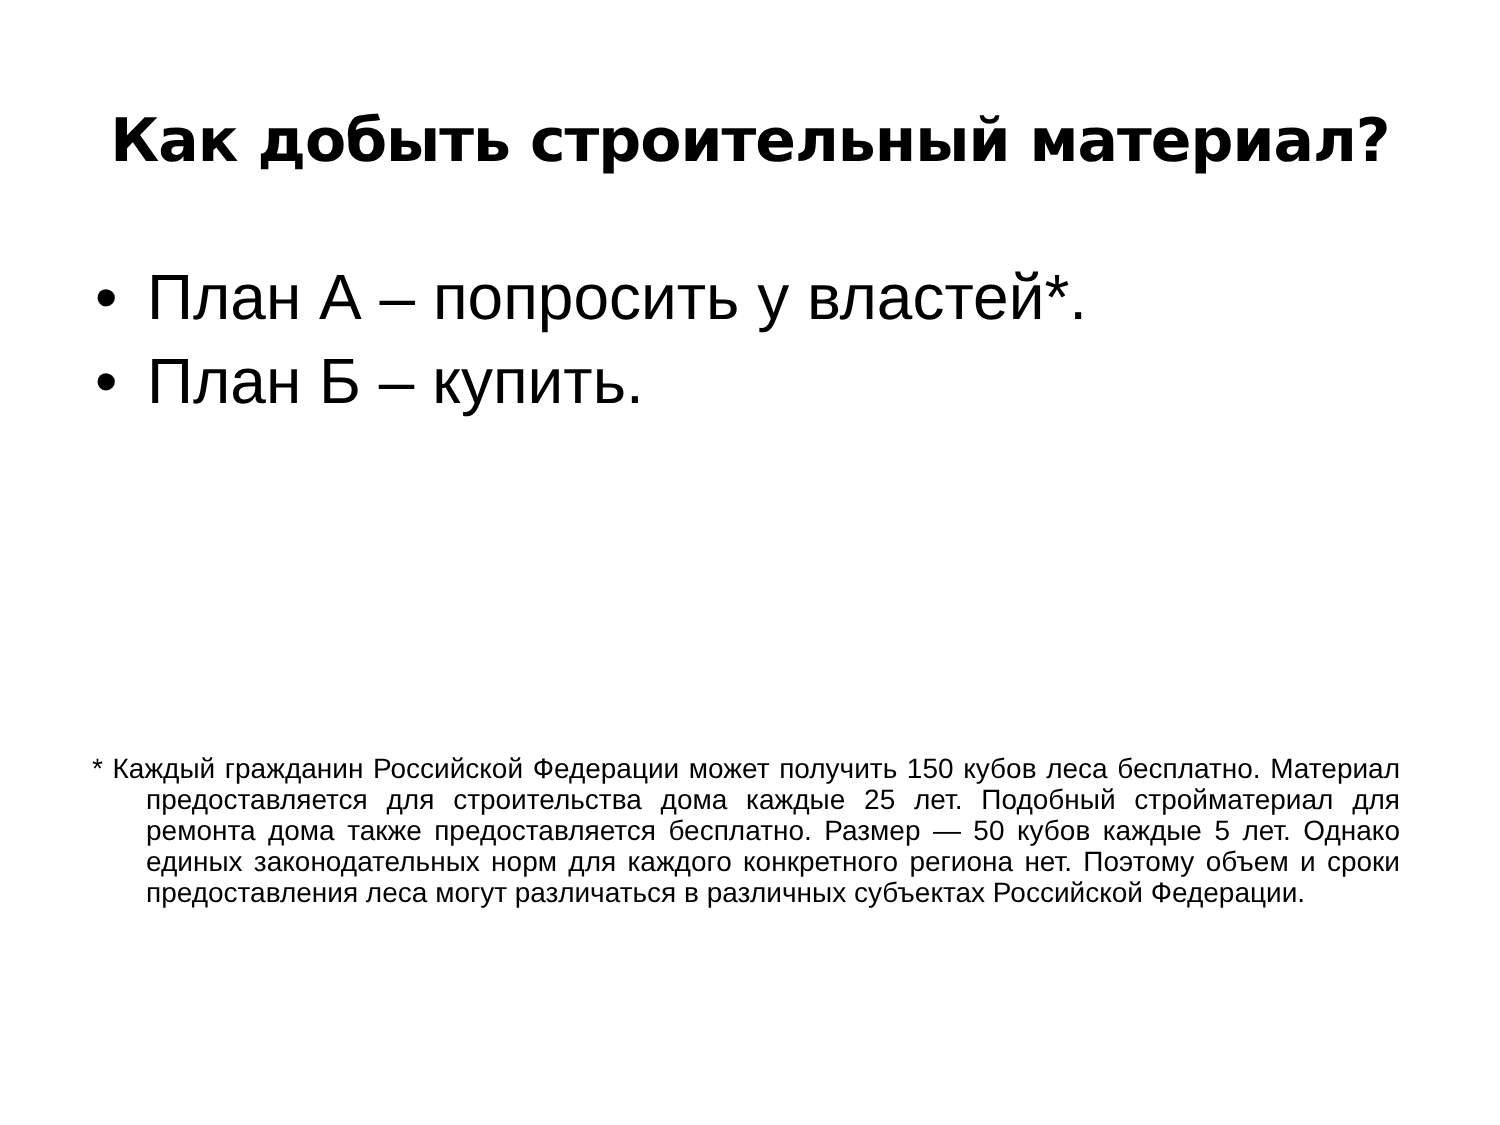Как добыть строительный материал?
• План А – попросить у властей*.
• План Б – купить.
* Каждый гражданин Российской Федерации может получить 150 кубов леса бесплатно. Материал предоставляется для строительства дома каждые 25 лет. Подобный стройматериал для ремонта дома также предоставляется бесплатно. Размер — 50 кубов каждые 5 лет. Однако единых законодательных норм для каждого конкретного региона нет. Поэтому объем и сроки предоставления леса могут различаться в различных субъектах Российской Федерации.